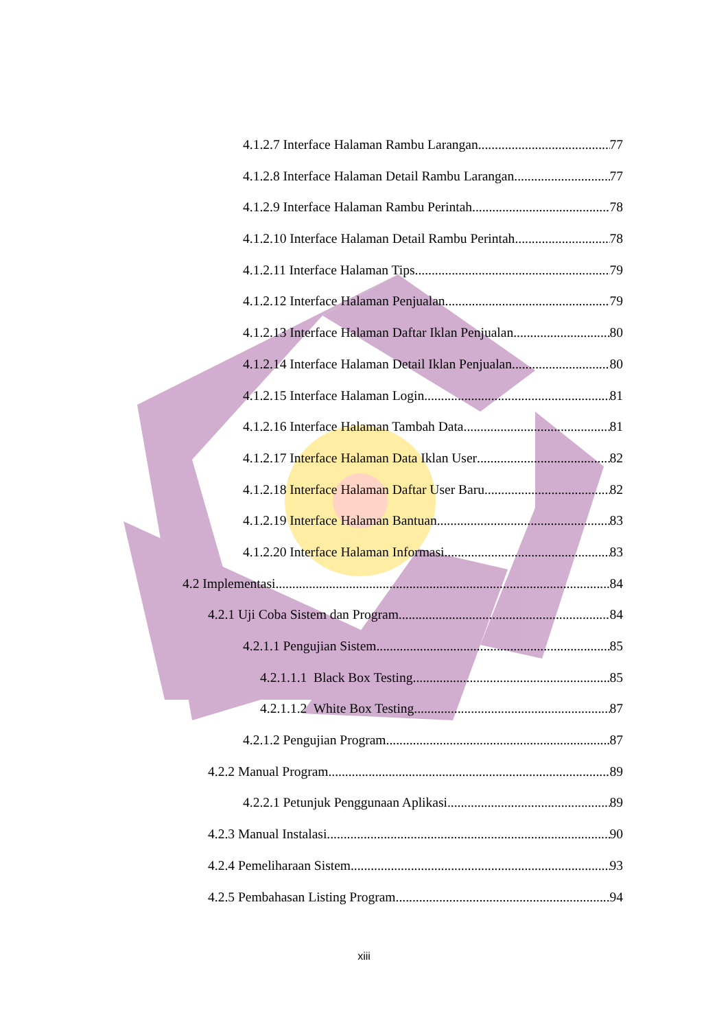4.1.2.7 Interface Halaman Rambu Larangan 77
4.1.2.8 Interface Halaman Detail Rambu Larangan 77
4.1.2.9 Interface Halaman Rambu Perintah 78
4.1.2.10 Interface Halaman Detail Rambu Perintah 78
4.1.2.11 Interface Halaman Tips 79
4.1.2.12 Interface Halaman Penjualan 79
4.1.2.13 Interface Halaman Daftar Iklan Penjualan 80
4.1.2.14 Interface Halaman Detail Iklan Penjualan 80
4.1.2.15 Interface Halaman Login 81
4.1.2.16 Interface Halaman Tambah Data 81
4.1.2.17 Interface Halaman Data Iklan User 82
4.1.2.18 Interface Halaman Daftar User Baru 82
4.1.2.19 Interface Halaman Bantuan 83
4.1.2.20 Interface Halaman Informasi 83
4.2 Implementasi 84
4.2.1 Uji Coba Sistem dan Program 84
4.2.1.1 Pengujian Sistem 85
4.2.1.1.1 Black Box Testing 85
4.2.1.1.2 White Box Testing 87
4.2.1.2 Pengujian Program 87
4.2.2 Manual Program 89
4.2.2.1 Petunjuk Penggunaan Aplikasi 89
4.2.3 Manual Instalasi 90
4.2.4 Pemeliharaan Sistem 93
4.2.5 Pembahasan Listing Program 94
xiii